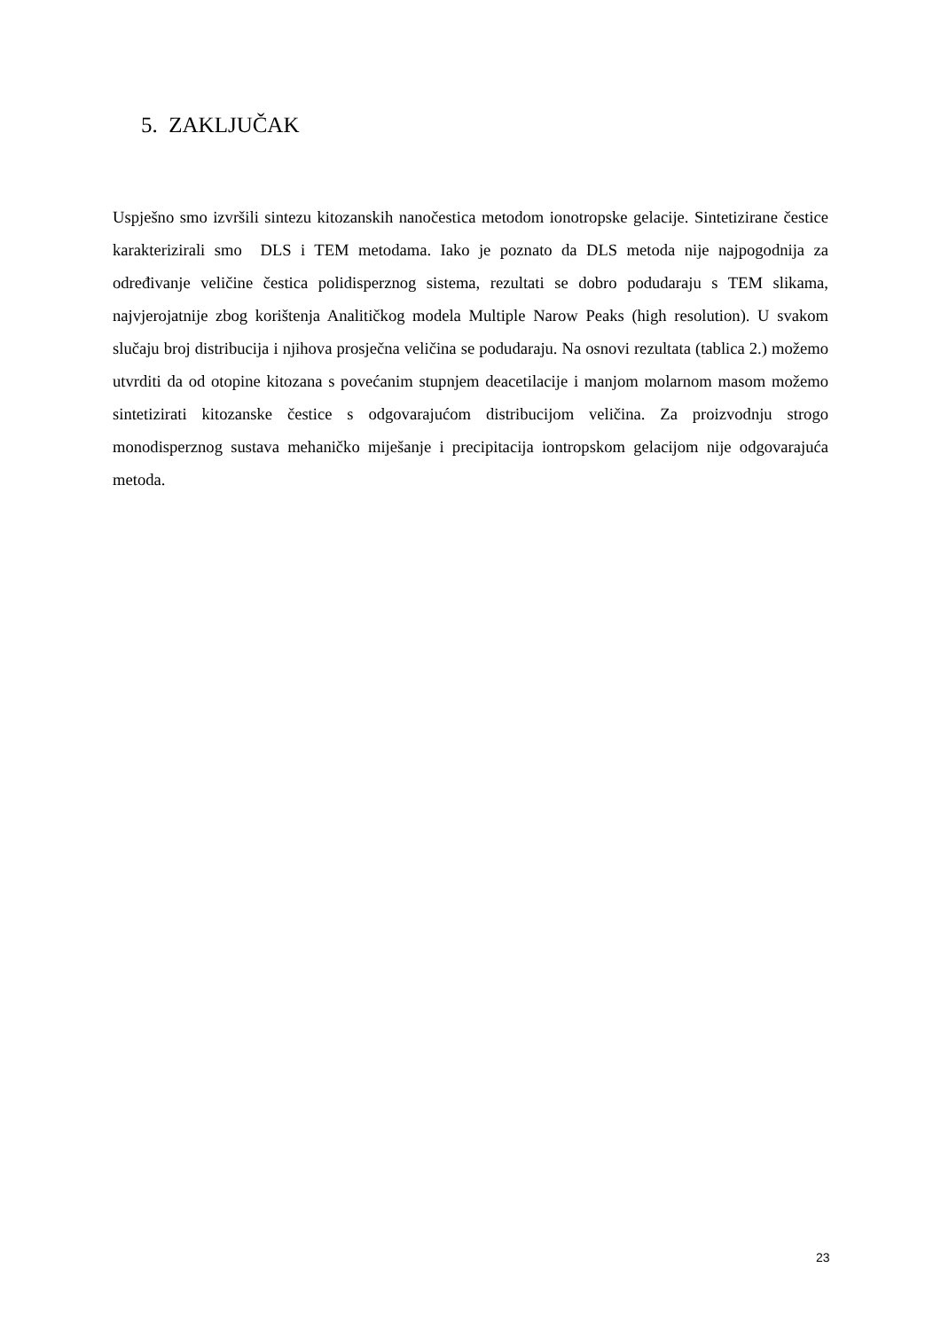5. ZAKLJUČAK
Uspješno smo izvršili sintezu kitozanskih nanočestica metodom ionotropske gelacije. Sintetizirane čestice karakterizirali smo DLS i TEM metodama. Iako je poznato da DLS metoda nije najpogodnija za određivanje veličine čestica polidisperznog sistema, rezultati se dobro podudaraju s TEM slikama, najvjerojatnije zbog korištenja Analitičkog modela Multiple Narow Peaks (high resolution). U svakom slučaju broj distribucija i njihova prosječna veličina se podudaraju. Na osnovi rezultata (tablica 2.) možemo utvrditi da od otopine kitozana s povećanim stupnjem deacetilacije i manjom molarnom masom možemo sintetizirati kitozanske čestice s odgovarajućom distribucijom veličina. Za proizvodnju strogo monodisperznog sustava mehaničko miješanje i precipitacija iontropskom gelacijom nije odgovarajuća metoda.
23